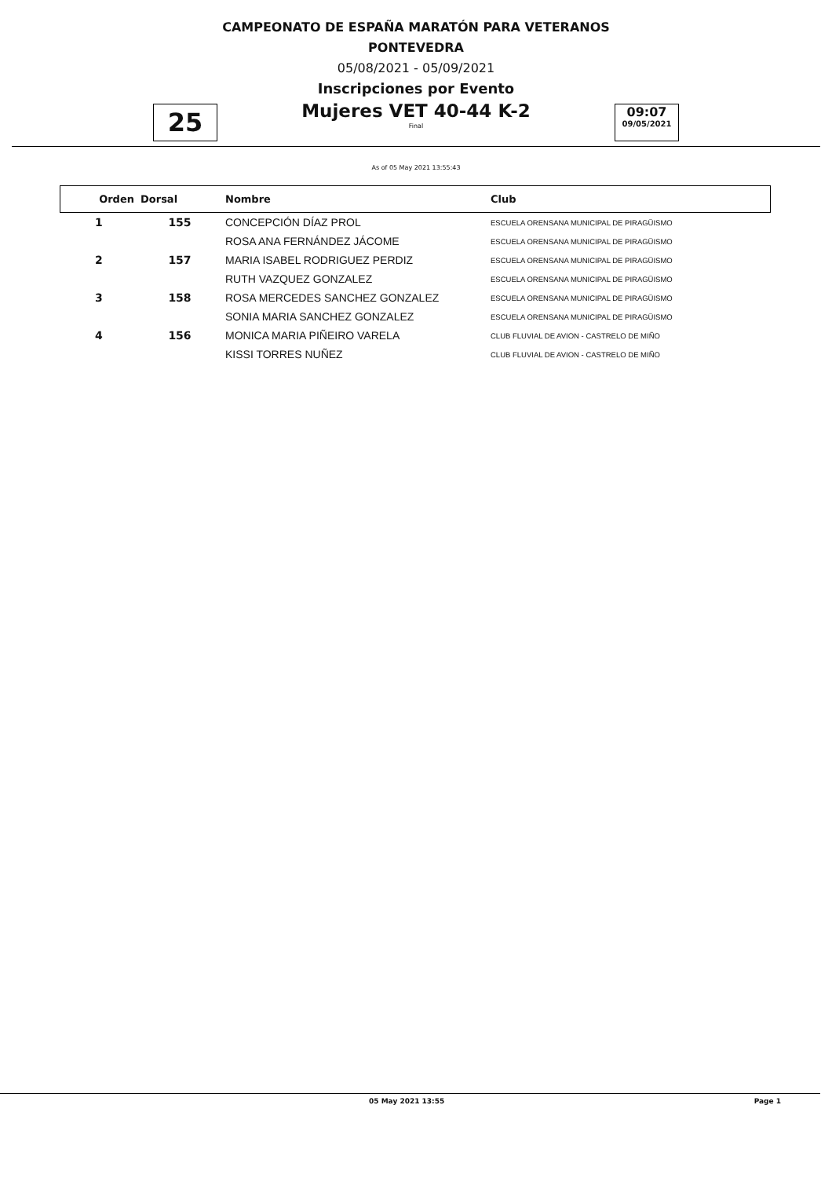CAMPEONATO DE ESPAÑA MARATÓN PARA VETERANOS
PONTEVEDRA
05/08/2021 - 05/09/2021
Inscripciones por Evento
25
Mujeres VET 40-44 K-2
Final
09:07
09/05/2021
As of 05 May 2021 13:55:43
| Orden | Dorsal | Nombre | Club |
| --- | --- | --- | --- |
| 1 | 155 | CONCEPCIÓN DÍAZ PROL | ESCUELA ORENSANA MUNICIPAL DE PIRAGÜISMO |
| | | ROSA ANA FERNÁNDEZ JÁCOME | ESCUELA ORENSANA MUNICIPAL DE PIRAGÜISMO |
| 2 | 157 | MARIA ISABEL RODRIGUEZ PERDIZ | ESCUELA ORENSANA MUNICIPAL DE PIRAGÜISMO |
| | | RUTH VAZQUEZ GONZALEZ | ESCUELA ORENSANA MUNICIPAL DE PIRAGÜISMO |
| 3 | 158 | ROSA MERCEDES SANCHEZ GONZALEZ | ESCUELA ORENSANA MUNICIPAL DE PIRAGÜISMO |
| | | SONIA MARIA SANCHEZ GONZALEZ | ESCUELA ORENSANA MUNICIPAL DE PIRAGÜISMO |
| 4 | 156 | MONICA MARIA PIÑEIRO VARELA | CLUB FLUVIAL DE AVION - CASTRELO DE MIÑO |
| | | KISSI TORRES NUÑEZ | CLUB FLUVIAL DE AVION - CASTRELO DE MIÑO |
05 May 2021 13:55 Page 1